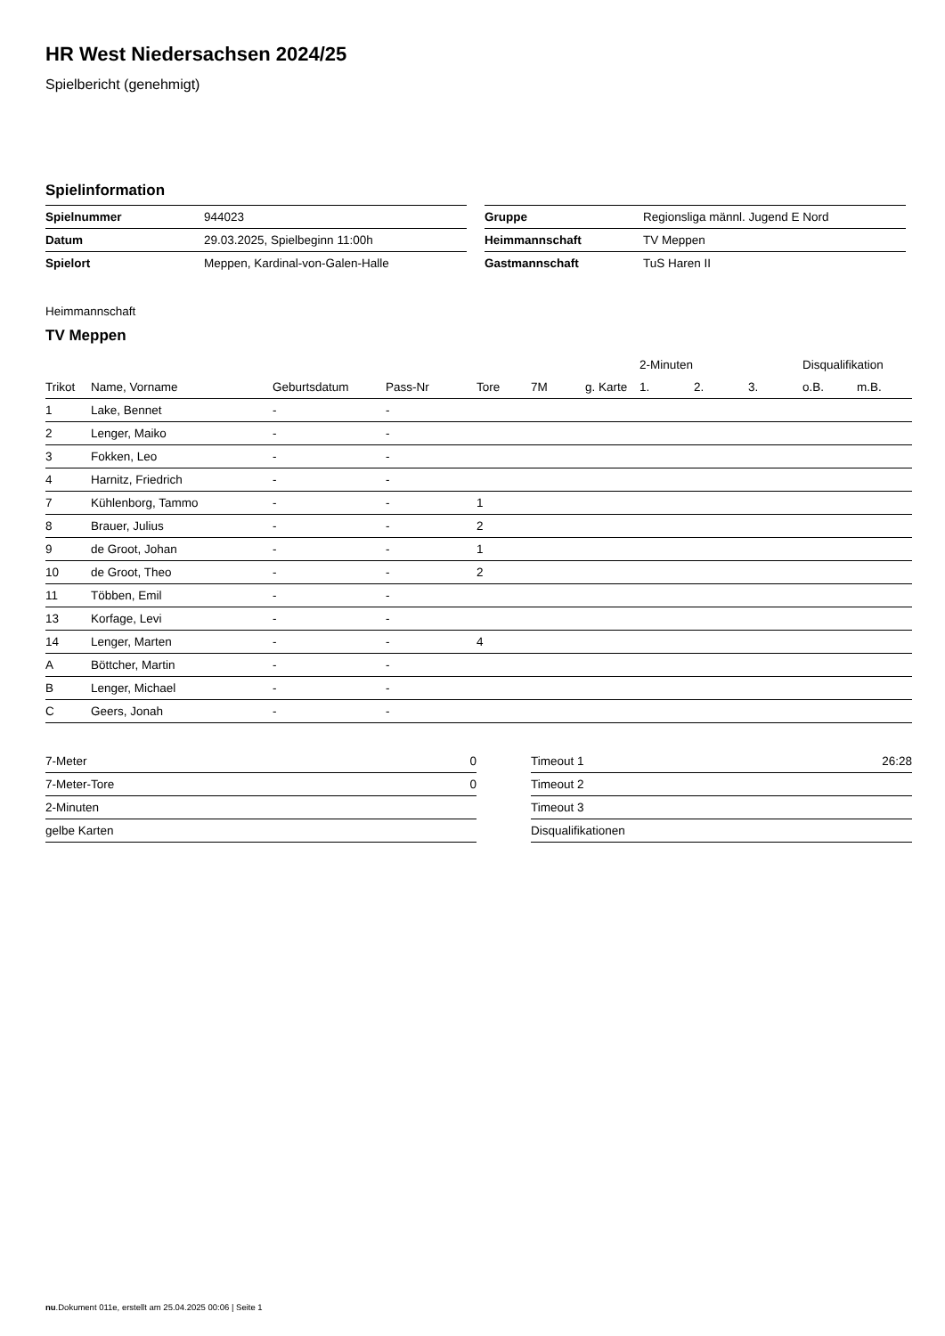HR West Niedersachsen 2024/25
Spielbericht (genehmigt)
Spielinformation
| Spielnummer | 944023 |
| Datum | 29.03.2025, Spielbeginn 11:00h |
| Spielort | Meppen, Kardinal-von-Galen-Halle |
| Gruppe | Regionsliga männl. Jugend E Nord |
| Heimmannschaft | TV Meppen |
| Gastmannschaft | TuS Haren II |
Heimmannschaft
TV Meppen
| | | | | | | | 2-Minuten | | | Disqualifikation | |
| --- | --- | --- | --- | --- | --- | --- | --- | --- | --- | --- | --- |
| Trikot | Name, Vorname | Geburtsdatum | Pass-Nr | Tore | 7M | g. Karte | 1. | 2. | 3. | o.B. | m.B. |
| 1 | Lake, Bennet | - | - | | | | | | | | |
| 2 | Lenger, Maiko | - | - | | | | | | | | |
| 3 | Fokken, Leo | - | - | | | | | | | | |
| 4 | Harnitz, Friedrich | - | - | | | | | | | | |
| 7 | Kühlenborg, Tammo | - | - | 1 | | | | | | | |
| 8 | Brauer, Julius | - | - | 2 | | | | | | | |
| 9 | de Groot, Johan | - | - | 1 | | | | | | | |
| 10 | de Groot, Theo | - | - | 2 | | | | | | | |
| 11 | Többen, Emil | - | - | | | | | | | | |
| 13 | Korfage, Levi | - | - | | | | | | | | |
| 14 | Lenger, Marten | - | - | 4 | | | | | | | |
| A | Böttcher, Martin | - | - | | | | | | | | |
| B | Lenger, Michael | - | - | | | | | | | | |
| C | Geers, Jonah | - | - | | | | | | | | |
| 7-Meter | 0 |
| 7-Meter-Tore | 0 |
| 2-Minuten | |
| gelbe Karten | |
| Timeout 1 | 26:28 |
| Timeout 2 | |
| Timeout 3 | |
| Disqualifikationen | |
nu.Dokument 011e, erstellt am 25.04.2025 00:06 | Seite 1